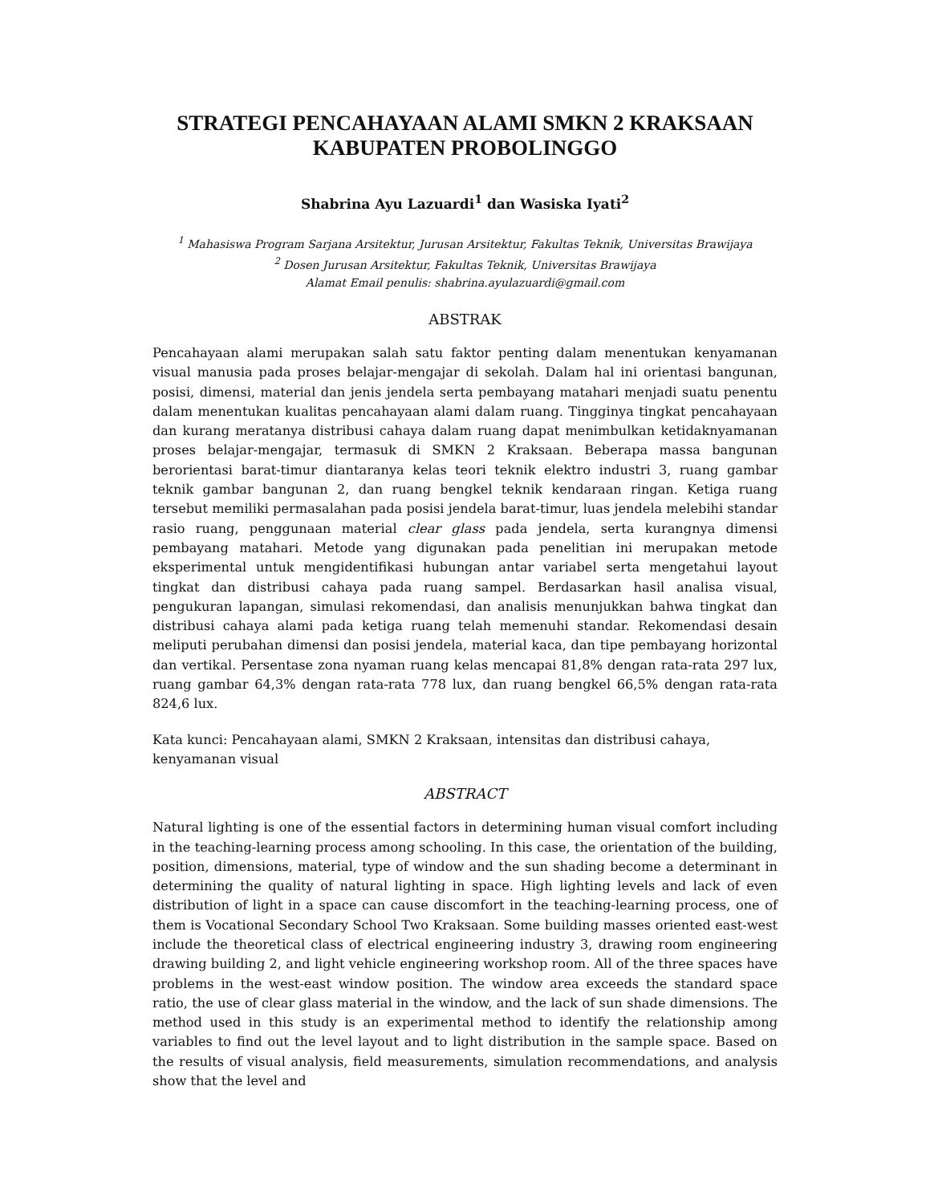STRATEGI PENCAHAYAAN ALAMI SMKN 2 KRAKSAAN
KABUPATEN PROBOLINGGO
Shabrina Ayu Lazuardi<sup>1</sup> dan Wasiska Iyati<sup>2</sup>
<sup>1</sup> Mahasiswa Program Sarjana Arsitektur, Jurusan Arsitektur, Fakultas Teknik, Universitas Brawijaya
<sup>2</sup> Dosen Jurusan Arsitektur, Fakultas Teknik, Universitas Brawijaya
Alamat Email penulis: shabrina.ayulazuardi@gmail.com
ABSTRAK
Pencahayaan alami merupakan salah satu faktor penting dalam menentukan kenyamanan visual manusia pada proses belajar-mengajar di sekolah. Dalam hal ini orientasi bangunan, posisi, dimensi, material dan jenis jendela serta pembayang matahari menjadi suatu penentu dalam menentukan kualitas pencahayaan alami dalam ruang. Tingginya tingkat pencahayaan dan kurang meratanya distribusi cahaya dalam ruang dapat menimbulkan ketidaknyamanan proses belajar-mengajar, termasuk di SMKN 2 Kraksaan. Beberapa massa bangunan berorientasi barat-timur diantaranya kelas teori teknik elektro industri 3, ruang gambar teknik gambar bangunan 2, dan ruang bengkel teknik kendaraan ringan. Ketiga ruang tersebut memiliki permasalahan pada posisi jendela barat-timur, luas jendela melebihi standar rasio ruang, penggunaan material clear glass pada jendela, serta kurangnya dimensi pembayang matahari. Metode yang digunakan pada penelitian ini merupakan metode eksperimental untuk mengidentifikasi hubungan antar variabel serta mengetahui layout tingkat dan distribusi cahaya pada ruang sampel. Berdasarkan hasil analisa visual, pengukuran lapangan, simulasi rekomendasi, dan analisis menunjukkan bahwa tingkat dan distribusi cahaya alami pada ketiga ruang telah memenuhi standar. Rekomendasi desain meliputi perubahan dimensi dan posisi jendela, material kaca, dan tipe pembayang horizontal dan vertikal. Persentase zona nyaman ruang kelas mencapai 81,8% dengan rata-rata 297 lux, ruang gambar 64,3% dengan rata-rata 778 lux, dan ruang bengkel 66,5% dengan rata-rata 824,6 lux.
Kata kunci: Pencahayaan alami, SMKN 2 Kraksaan, intensitas dan distribusi cahaya, kenyamanan visual
ABSTRACT
Natural lighting is one of the essential factors in determining human visual comfort including in the teaching-learning process among schooling. In this case, the orientation of the building, position, dimensions, material, type of window and the sun shading become a determinant in determining the quality of natural lighting in space. High lighting levels and lack of even distribution of light in a space can cause discomfort in the teaching-learning process, one of them is Vocational Secondary School Two Kraksaan. Some building masses oriented east-west include the theoretical class of electrical engineering industry 3, drawing room engineering drawing building 2, and light vehicle engineering workshop room. All of the three spaces have problems in the west-east window position. The window area exceeds the standard space ratio, the use of clear glass material in the window, and the lack of sun shade dimensions. The method used in this study is an experimental method to identify the relationship among variables to find out the level layout and to light distribution in the sample space. Based on the results of visual analysis, field measurements, simulation recommendations, and analysis show that the level and